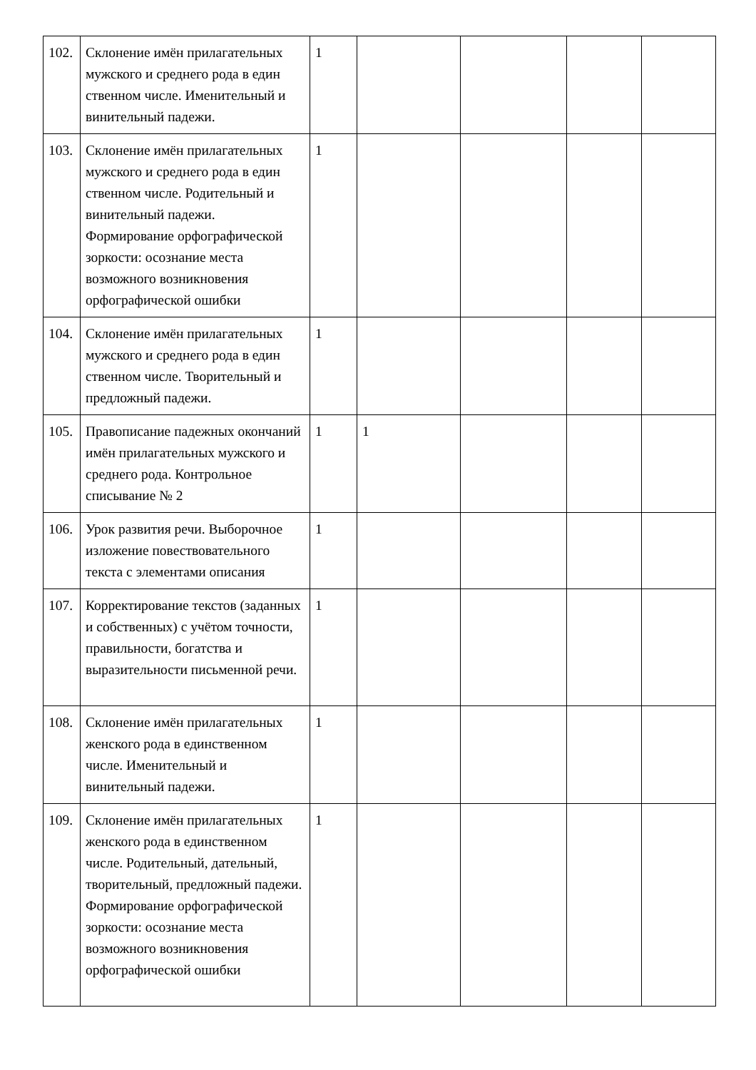| 102. | Склонение имён прилагательных мужского и среднего рода в един ственном числе. Именительный и винительный падежи. | 1 | | | | |
| 103. | Склонение имён прилагательных мужского и среднего рода в един ственном числе. Родительный и винительный падежи. Формирование орфографической зоркости: осознание места возможного возникновения орфографической ошибки | 1 | | | | |
| 104. | Склонение имён прилагательных мужского и среднего рода в един ственном числе. Творительный и предложный падежи. | 1 | | | | |
| 105. | Правописание падежных окончаний имён прилагательных мужского и среднего рода. Контрольное списывание № 2 | 1 | 1 | | | |
| 106. | Урок развития речи. Выборочное изложение повествовательного текста с элементами описания | 1 | | | | |
| 107. | Корректирование текстов (заданных и собственных) с учётом точности, правильности, богатства и выразительности письменной речи. | 1 | | | | |
| 108. | Склонение имён прилагательных женского рода в единственном числе. Именительный и винительный падежи. | 1 | | | | |
| 109. | Склонение имён прилагательных женского рода в единственном числе. Родительный, дательный, творительный, предложный падежи. Формирование орфографической зоркости: осознание места возможного возникновения орфографической ошибки | 1 | | | | |